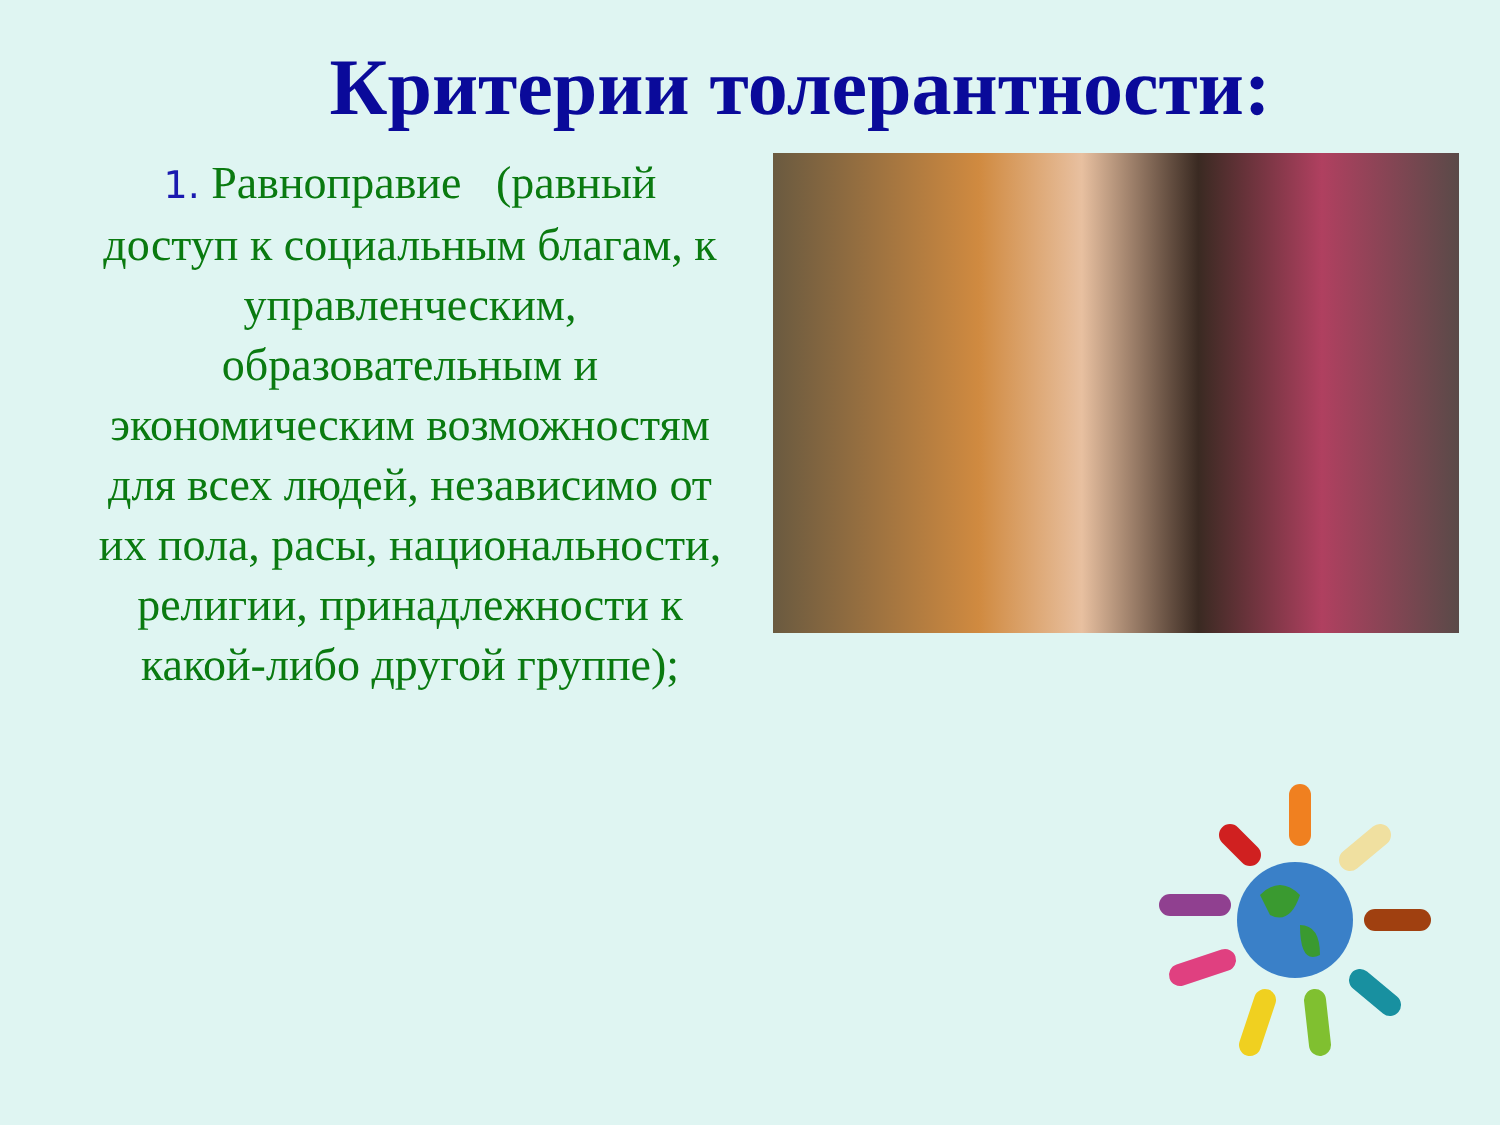Критерии толерантности:
1. Равноправие (равный доступ к социальным благам, к управленческим, образовательным и экономическим возможностям для всех людей, независимо от их пола, расы, национальности, религии, принадлежности к какой-либо другой группе);